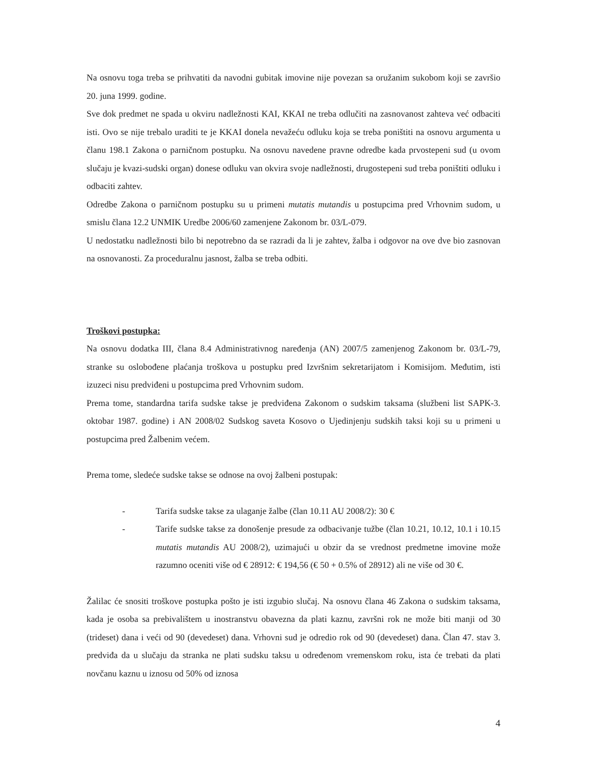Na osnovu toga treba se prihvatiti da navodni gubitak imovine nije povezan sa oružanim sukobom koji se završio 20. juna 1999. godine.
Sve dok predmet ne spada u okviru nadležnosti KAI, KKAI ne treba odlučiti na zasnovanost zahteva već odbaciti isti. Ovo se nije trebalo uraditi te je KKAI donela nevažeću odluku koja se treba poništiti na osnovu argumenta u članu 198.1 Zakona o parničnom postupku. Na osnovu navedene pravne odredbe kada prvostepeni sud (u ovom slučaju je kvazi-sudski organ) donese odluku van okvira svoje nadležnosti, drugostepeni sud treba poništiti odluku i odbaciti zahtev.
Odredbe Zakona o parničnom postupku su u primeni mutatis mutandis u postupcima pred Vrhovnim sudom, u smislu člana 12.2 UNMIK Uredbe 2006/60 zamenjene Zakonom br. 03/L-079.
U nedostatku nadležnosti bilo bi nepotrebno da se razradi da li je zahtev, žalba i odgovor na ove dve bio zasnovan na osnovanosti. Za proceduralnu jasnost, žalba se treba odbiti.
Troškovi postupka:
Na osnovu dodatka III, člana 8.4 Administrativnog naređenja (AN) 2007/5 zamenjenog Zakonom br. 03/L-79, stranke su oslobođene plaćanja troškova u postupku pred Izvršnim sekretarijatom i Komisijom. Međutim, isti izuzeci nisu predviđeni u postupcima pred Vrhovnim sudom.
Prema tome, standardna tarifa sudske takse je predviđena Zakonom o sudskim taksama (službeni list SAPK-3. oktobar 1987. godine) i AN 2008/02 Sudskog saveta Kosovo o Ujedinjenju sudskih taksi koji su u primeni u postupcima pred Žalbenim većem.
Prema tome, sledeće sudske takse se odnose na ovoj žalbeni postupak:
- Tarifa sudske takse za ulaganje žalbe (član 10.11 AU 2008/2): 30 €
- Tarife sudske takse za donošenje presude za odbacivanje tužbe (član 10.21, 10.12, 10.1 i 10.15 mutatis mutandis AU 2008/2), uzimajući u obzir da se vrednost predmetne imovine može razumno oceniti više od € 28912: € 194,56 (€ 50 + 0.5% of 28912) ali ne više od 30 €.
Žalilac će snositi troškove postupka pošto je isti izgubio slučaj. Na osnovu člana 46 Zakona o sudskim taksama, kada je osoba sa prebivalištem u inostranstvu obavezna da plati kaznu, završni rok ne može biti manji od 30 (trideset) dana i veći od 90 (devedeset) dana. Vrhovni sud je odredio rok od 90 (devedeset) dana. Član 47. stav 3. predviđa da u slučaju da stranka ne plati sudsku taksu u određenom vremenskom roku, ista će trebati da plati novčanu kaznu u iznosu od 50% od iznosa
4